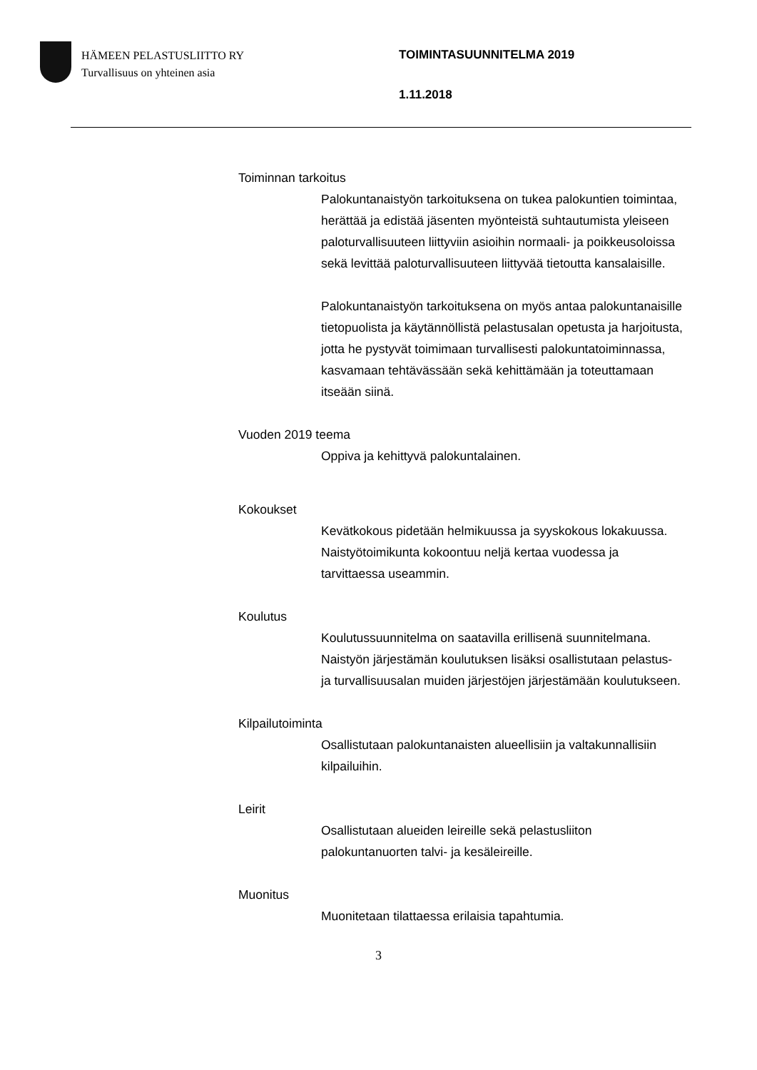HÄMEEN PELASTUSLIITTO RY
Turvallisuus on yhteinen asia
TOIMINTASUUNNITELMA 2019
1.11.2018
Toiminnan tarkoitus
Palokuntanaistyön tarkoituksena on tukea palokuntien toimintaa, herättää ja edistää jäsenten myönteistä suhtautumista yleiseen paloturvallisuuteen liittyviin asioihin normaali- ja poikkeusoloissa sekä levittää paloturvallisuuteen liittyvää tietoutta kansalaisille.
Palokuntanaistyön tarkoituksena on myös antaa palokuntanaisille tietopuolista ja käytännöllistä pelastusalan opetusta ja harjoitusta, jotta he pystyvät toimimaan turvallisesti palokuntatoiminnassa, kasvamaan tehtävässään sekä kehittämään ja toteuttamaan itseään siinä.
Vuoden 2019 teema
Oppiva ja kehittyvä palokuntalainen.
Kokoukset
Kevätkokous pidetään helmikuussa ja syyskokous lokakuussa. Naistyötoimikunta kokoontuu neljä kertaa vuodessa ja tarvittaessa useammin.
Koulutus
Koulutussuunnitelma on saatavilla erillisenä suunnitelmana. Naistyön järjestämän koulutuksen lisäksi osallistutaan pelastus- ja turvallisuusalan muiden järjestöjen järjestämään koulutukseen.
Kilpailutoiminta
Osallistutaan palokuntanaisten alueellisiin ja valtakunnallisiin kilpailuihin.
Leirit
Osallistutaan alueiden leireille sekä pelastusliiton palokuntanuorten talvi- ja kesäleireille.
Muonitus
Muonitetaan tilattaessa erilaisia tapahtumia.
3